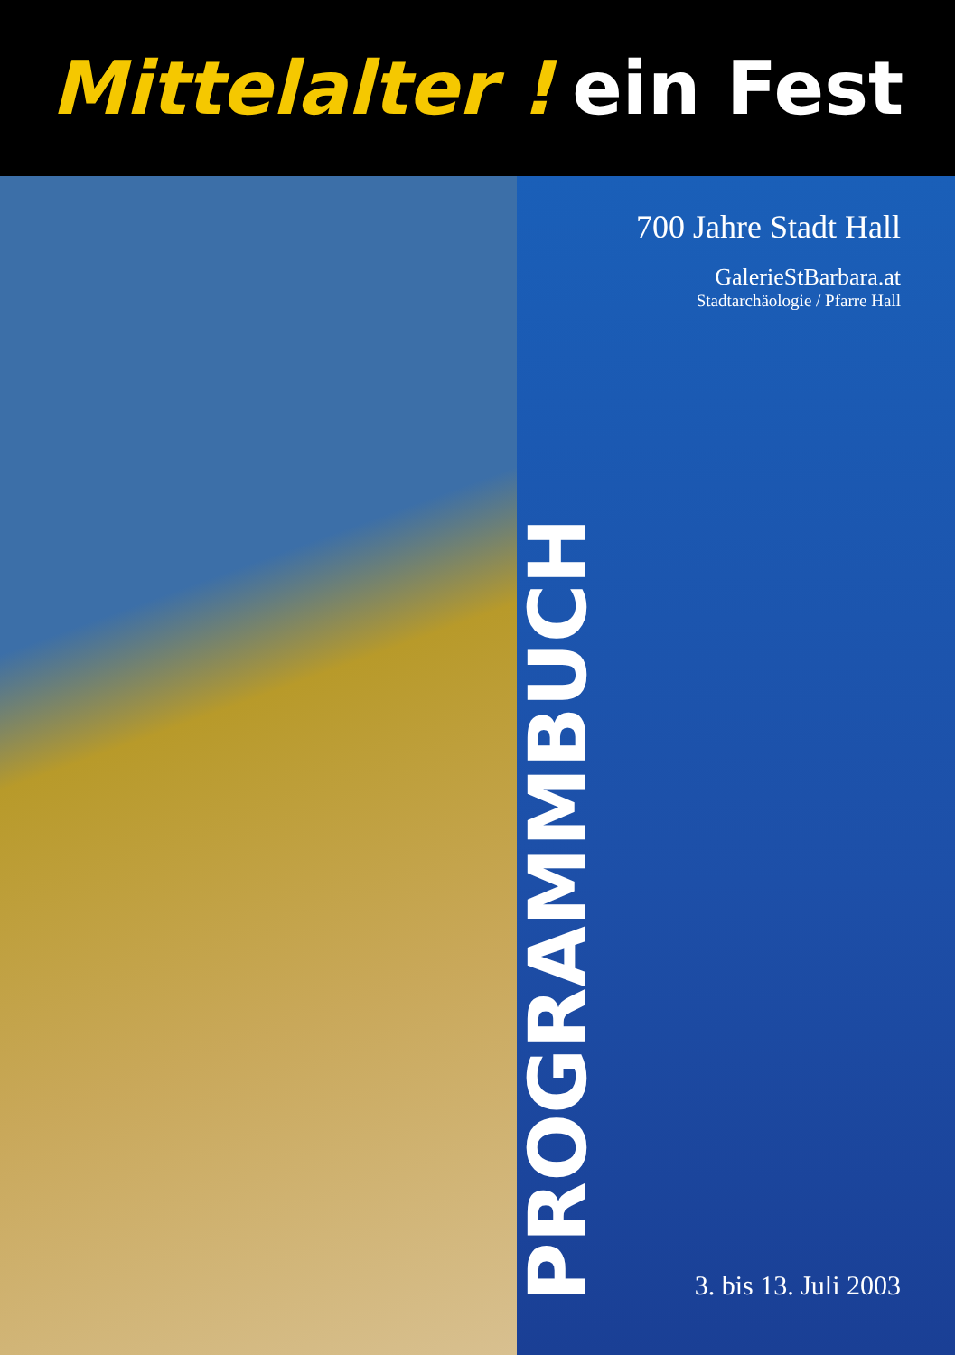Mittelalter ! ein Fest
PROGRAMMBUCH
700 Jahre Stadt Hall
GalerieStBarbara.at
Stadtarchäologie / Pfarre Hall
3. bis 13. Juli 2003